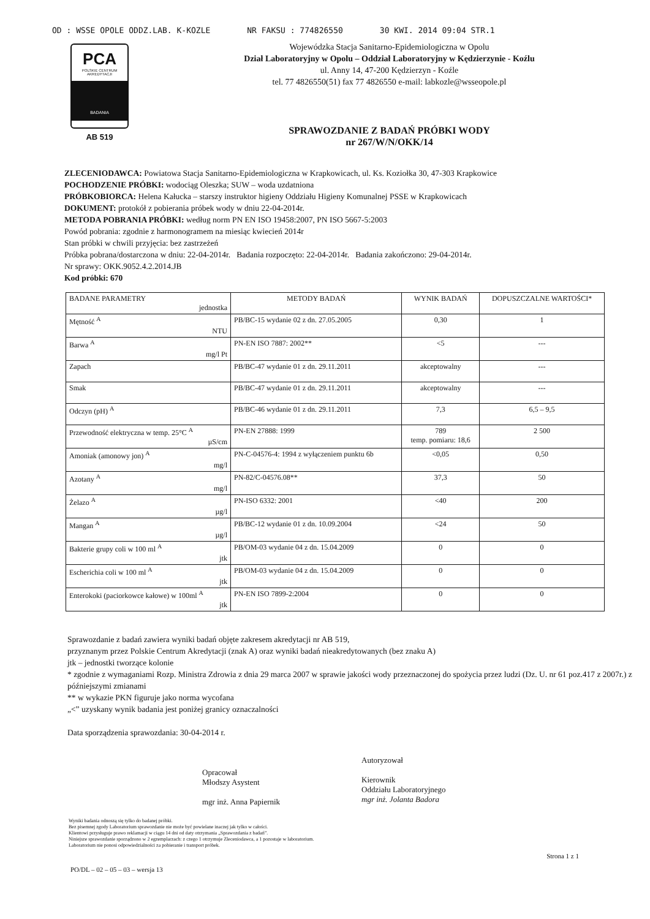OD : WSSE OPOLE ODDZ.LAB. K-KOZLE NR FAKSU : 774826550 30 KWI. 2014 09:04 STR.1
PCA
POLSKIE CENTRUM AKREDYTACJI
BADANIA
AB 519
Wojewódzka Stacja Sanitarno-Epidemiologiczna w Opolu
Dział Laboratoryjny w Opolu – Oddział Laboratoryjny w Kędzierzynie - Koźlu
ul. Anny 14, 47-200 Kędzierzyn - Koźle
tel. 77 4826550(51) fax 77 4826550 e-mail: labkozle@wsseopole.pl
SPRAWOZDANIE Z BADAŃ PRÓBKI WODY
nr 267/W/N/OKK/14
ZLECENIODAWCA: Powiatowa Stacja Sanitarno-Epidemiologiczna w Krapkowicach, ul. Ks. Koziołka 30, 47-303 Krapkowice
POCHODZENIE PRÓBKI: wodociąg Oleszka; SUW – woda uzdatniona
PRÓBKOBIORCA: Helena Kałucka – starszy instruktor higieny Oddziału Higieny Komunalnej PSSE w Krapkowicach
DOKUMENT: protokół z pobierania próbek wody w dniu 22-04-2014r.
METODA POBRANIA PRÓBKI: według norm PN EN ISO 19458:2007, PN ISO 5667-5:2003
Powód pobrania: zgodnie z harmonogramem na miesiąc kwiecień 2014r
Stan próbki w chwili przyjęcia: bez zastrzeżeń
Próbka pobrana/dostarczona w dniu: 22-04-2014r. Badania rozpoczęto: 22-04-2014r. Badania zakończono: 29-04-2014r.
Nr sprawy: OKK.9052.4.2.2014.JB
Kod próbki: 670
| BADANE PARAMETRY jednostka | METODY BADAŃ | WYNIK BADAŃ | DOPUSZCZALNE WARTOŚCI* |
| --- | --- | --- | --- |
| Mętność <sup>A</sup> NTU | PB/BC-15 wydanie 02 z dn. 27.05.2005 | 0,30 | 1 |
| Barwa <sup>A</sup> mg/l Pt | PN-EN ISO 7887: 2002** | <5 | --- |
| Zapach | PB/BC-47 wydanie 01 z dn. 29.11.2011 | akceptowalny | --- |
| Smak | PB/BC-47 wydanie 01 z dn. 29.11.2011 | akceptowalny | --- |
| Odczyn (pH) <sup>A</sup> | PB/BC-46 wydanie 01 z dn. 29.11.2011 | 7,3 | 6,5 – 9,5 |
| Przewodność elektryczna w temp. 25°C <sup>A</sup> µS/cm | PN-EN 27888: 1999 | 789 temp. pomiaru: 18,6 | 2 500 |
| Amoniak (amonowy jon) <sup>A</sup> mg/l | PN-C-04576-4: 1994 z wyłączeniem punktu 6b | <0,05 | 0,50 |
| Azotany <sup>A</sup> mg/l | PN-82/C-04576.08** | 37,3 | 50 |
| Żelazo <sup>A</sup> µg/l | PN-ISO 6332: 2001 | <40 | 200 |
| Mangan <sup>A</sup> µg/l | PB/BC-12 wydanie 01 z dn. 10.09.2004 | <24 | 50 |
| Bakterie grupy coli w 100 ml <sup>A</sup> jtk | PB/OM-03 wydanie 04 z dn. 15.04.2009 | 0 | 0 |
| Escherichia coli w 100 ml <sup>A</sup> jtk | PB/OM-03 wydanie 04 z dn. 15.04.2009 | 0 | 0 |
| Enterokoki (paciorkowce kałowe) w 100ml <sup>A</sup> jtk | PN-EN ISO 7899-2:2004 | 0 | 0 |
Sprawozdanie z badań zawiera wyniki badań objęte zakresem akredytacji nr AB 519,
przyznanym przez Polskie Centrum Akredytacji (znak A) oraz wyniki badań nieakredytowanych (bez znaku A)
jtk – jednostki tworzące kolonie
* zgodnie z wymaganiami Rozp. Ministra Zdrowia z dnia 29 marca 2007 w sprawie jakości wody przeznaczonej do spożycia przez ludzi (Dz. U. nr 61 poz.417 z 2007r.) z późniejszymi zmianami
** w wykazie PKN figuruje jako norma wycofana
„<” uzyskany wynik badania jest poniżej granicy oznaczalności
Data sporządzenia sprawozdania: 30-04-2014 r.
Opracował
Młodszy Asystent
mgr inż. Anna Papiernik
Autoryzował
Kierownik
Oddziału Laboratoryjnego
mgr inż. Jolanta Badora
Wyniki badania odnoszą się tylko do badanej próbki.
Bez pisemnej zgody Laboratorium sprawozdanie nie może być powielane inaczej jak tylko w całości.
Klientowi przysługuje prawo reklamacji w ciągu 14 dni od daty otrzymania „Sprawozdania z badań”.
Niniejsze sprawozdanie sporządzono w 2 egzemplarzach: z czego 1 otrzymuje Zleceniodawca, a 1 pozostaje w laboratorium.
Laboratorium nie ponosi odpowiedzialności za pobieranie i transport próbek.
PO/DL – 02 – 05 – 03 – wersja 13 Strona 1 z 1